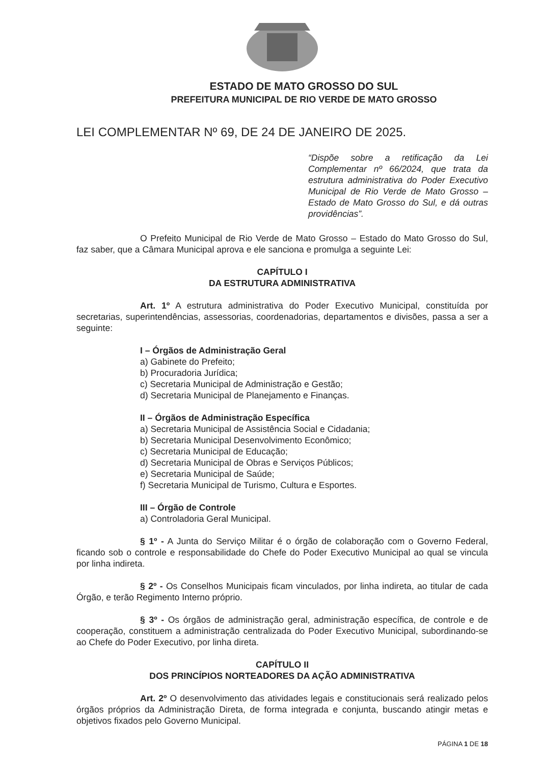ESTADO DE MATO GROSSO DO SUL
PREFEITURA MUNICIPAL DE RIO VERDE DE MATO GROSSO
LEI COMPLEMENTAR Nº 69, DE 24 DE JANEIRO DE 2025.
“Dispõe sobre a retificação da Lei Complementar nº 66/2024, que trata da estrutura administrativa do Poder Executivo Municipal de Rio Verde de Mato Grosso – Estado de Mato Grosso do Sul, e dá outras providências”.
O Prefeito Municipal de Rio Verde de Mato Grosso – Estado do Mato Grosso do Sul, faz saber, que a Câmara Municipal aprova e ele sanciona e promulga a seguinte Lei:
CAPÍTULO I
DA ESTRUTURA ADMINISTRATIVA
Art. 1º A estrutura administrativa do Poder Executivo Municipal, constituída por secretarias, superintendências, assessorias, coordenadorias, departamentos e divisões, passa a ser a seguinte:
I – Órgãos de Administração Geral
a) Gabinete do Prefeito;
b) Procuradoria Jurídica;
c) Secretaria Municipal de Administração e Gestão;
d) Secretaria Municipal de Planejamento e Finanças.
II – Órgãos de Administração Específica
a) Secretaria Municipal de Assistência Social e Cidadania;
b) Secretaria Municipal Desenvolvimento Econômico;
c) Secretaria Municipal de Educação;
d) Secretaria Municipal de Obras e Serviços Públicos;
e) Secretaria Municipal de Saúde;
f) Secretaria Municipal de Turismo, Cultura e Esportes.
III – Órgão de Controle
a) Controladoria Geral Municipal.
§ 1º - A Junta do Serviço Militar é o órgão de colaboração com o Governo Federal, ficando sob o controle e responsabilidade do Chefe do Poder Executivo Municipal ao qual se vincula por linha indireta.
§ 2º - Os Conselhos Municipais ficam vinculados, por linha indireta, ao titular de cada Órgão, e terão Regimento Interno próprio.
§ 3º - Os órgãos de administração geral, administração específica, de controle e de cooperação, constituem a administração centralizada do Poder Executivo Municipal, subordinando-se ao Chefe do Poder Executivo, por linha direta.
CAPÍTULO II
DOS PRINCÍPIOS NORTEADORES DA AÇÃO ADMINISTRATIVA
Art. 2º O desenvolvimento das atividades legais e constitucionais será realizado pelos órgãos próprios da Administração Direta, de forma integrada e conjunta, buscando atingir metas e objetivos fixados pelo Governo Municipal.
PÁGINA 1 DE 18